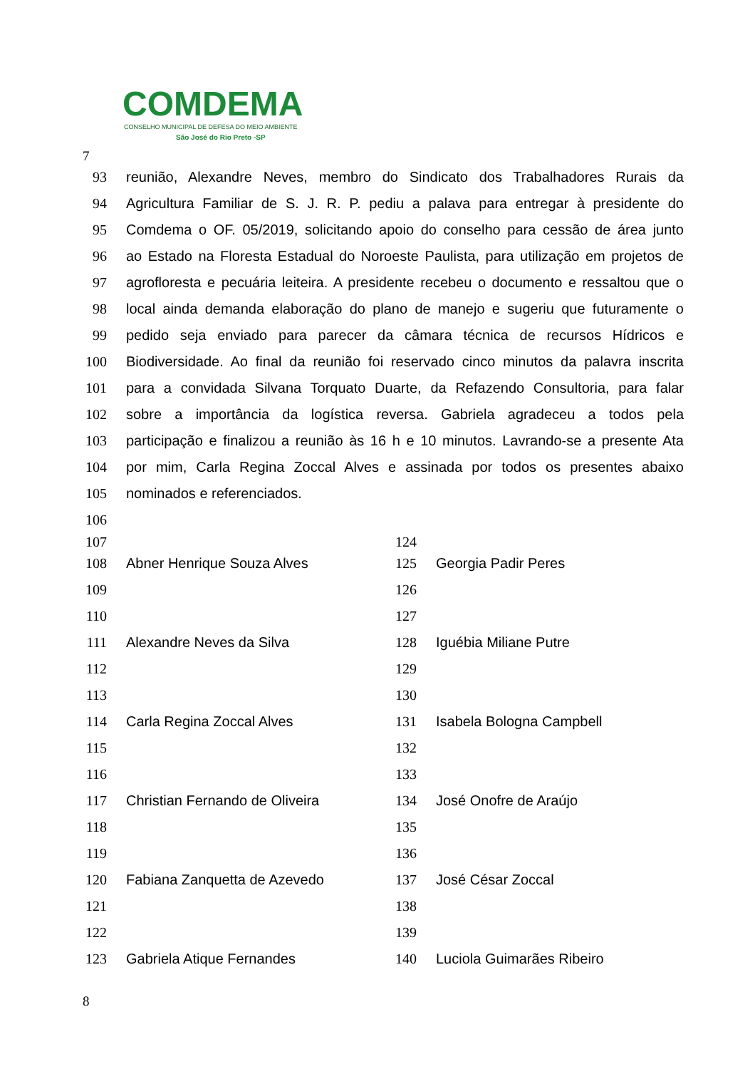COMDEMA
CONSELHO MUNICIPAL DE DEFESA DO MEIO AMBIENTE
São José do Rio Preto -SP
7
93 reunião, Alexandre Neves, membro do Sindicato dos Trabalhadores Rurais da
94 Agricultura Familiar de S. J. R. P. pediu a palava para entregar à presidente do
95 Comdema o OF. 05/2019, solicitando apoio do conselho para cessão de área junto
96 ao Estado na Floresta Estadual do Noroeste Paulista, para utilização em projetos de
97 agrofloresta e pecuária leiteira. A presidente recebeu o documento e ressaltou que o
98 local ainda demanda elaboração do plano de manejo e sugeriu que futuramente o
99 pedido seja enviado para parecer da câmara técnica de recursos Hídricos e
100 Biodiversidade. Ao final da reunião foi reservado cinco minutos da palavra inscrita
101 para a convidada Silvana Torquato Duarte, da Refazendo Consultoria, para falar
102 sobre a importância da logística reversa. Gabriela agradeceu a todos pela
103 participação e finalizou a reunião às 16 h e 10 minutos. Lavrando-se a presente Ata
104 por mim, Carla Regina Zoccal Alves e assinada por todos os presentes abaixo
105 nominados e referenciados.
106
107
108 Abner Henrique Souza Alves
109
110
111 Alexandre Neves da Silva
112
113
114 Carla Regina Zoccal Alves
115
116
117 Christian Fernando de Oliveira
118
119
120 Fabiana Zanquetta de Azevedo
121
122
123 Gabriela Atique Fernandes
124
125 Georgia Padir Peres
126
127
128 Iguébia Miliane Putre
129
130
131 Isabela Bologna Campbell
132
133
134 José Onofre de Araújo
135
136
137 José César Zoccal
138
139
140 Luciola Guimarães Ribeiro
8